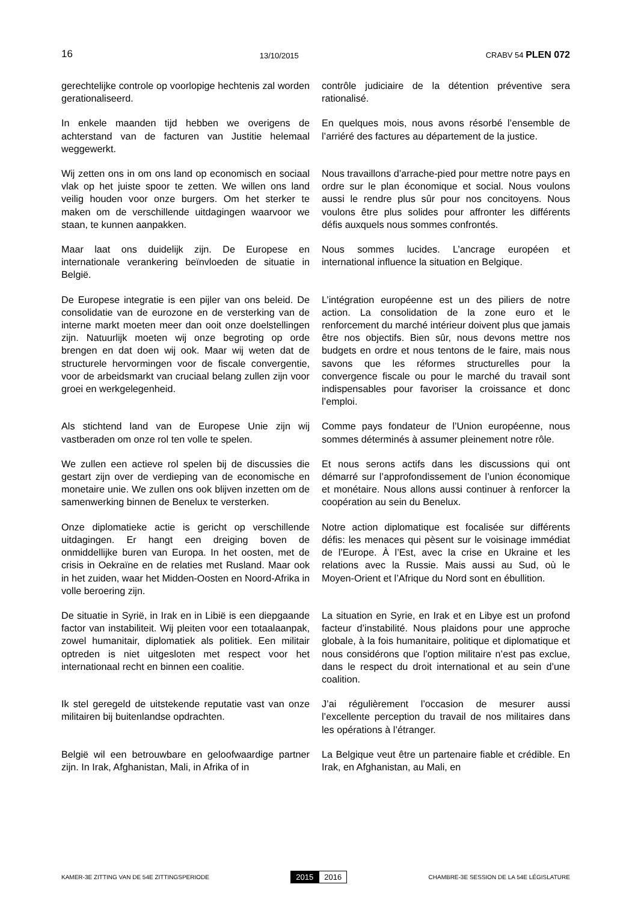16 13/10/2015 CRABV 54 PLEN 072
gerechtelijke controle op voorlopige hechtenis zal worden gerationaliseerd.
contrôle judiciaire de la détention préventive sera rationalisé.
In enkele maanden tijd hebben we overigens de achterstand van de facturen van Justitie helemaal weggewerkt.
En quelques mois, nous avons résorbé l’ensemble de l’arriéré des factures au département de la justice.
Wij zetten ons in om ons land op economisch en sociaal vlak op het juiste spoor te zetten. We willen ons land veilig houden voor onze burgers. Om het sterker te maken om de verschillende uitdagingen waarvoor we staan, te kunnen aanpakken.
Nous travaillons d’arrache-pied pour mettre notre pays en ordre sur le plan économique et social. Nous voulons aussi le rendre plus sûr pour nos concitoyens. Nous voulons être plus solides pour affronter les différents défis auxquels nous sommes confrontés.
Maar laat ons duidelijk zijn. De Europese en internationale verankering beïnvloeden de situatie in België.
Nous sommes lucides. L’ancrage européen et international influence la situation en Belgique.
De Europese integratie is een pijler van ons beleid. De consolidatie van de eurozone en de versterking van de interne markt moeten meer dan ooit onze doelstellingen zijn. Natuurlijk moeten wij onze begroting op orde brengen en dat doen wij ook. Maar wij weten dat de structurele hervormingen voor de fiscale convergentie, voor de arbeidsmarkt van cruciaal belang zullen zijn voor groei en werkgelegenheid.
L’intégration européenne est un des piliers de notre action. La consolidation de la zone euro et le renforcement du marché intérieur doivent plus que jamais être nos objectifs. Bien sûr, nous devons mettre nos budgets en ordre et nous tentons de le faire, mais nous savons que les réformes structurelles pour la convergence fiscale ou pour le marché du travail sont indispensables pour favoriser la croissance et donc l’emploi.
Als stichtend land van de Europese Unie zijn wij vastberaden om onze rol ten volle te spelen.
Comme pays fondateur de l’Union européenne, nous sommes déterminés à assumer pleinement notre rôle.
We zullen een actieve rol spelen bij de discussies die gestart zijn over de verdieping van de economische en monetaire unie. We zullen ons ook blijven inzetten om de samenwerking binnen de Benelux te versterken.
Et nous serons actifs dans les discussions qui ont démarré sur l’approfondissement de l’union économique et monétaire. Nous allons aussi continuer à renforcer la coopération au sein du Benelux.
Onze diplomatieke actie is gericht op verschillende uitdagingen. Er hangt een dreiging boven de onmiddellijke buren van Europa. In het oosten, met de crisis in Oekraïne en de relaties met Rusland. Maar ook in het zuiden, waar het Midden-Oosten en Noord-Afrika in volle beroering zijn.
Notre action diplomatique est focalisée sur différents défis: les menaces qui pèsent sur le voisinage immédiat de l’Europe. À l’Est, avec la crise en Ukraine et les relations avec la Russie. Mais aussi au Sud, où le Moyen-Orient et l’Afrique du Nord sont en ébullition.
De situatie in Syrië, in Irak en in Libië is een diepgaande factor van instabiliteit. Wij pleiten voor een totaalaanpak, zowel humanitair, diplomatiek als politiek. Een militair optreden is niet uitgesloten met respect voor het internationaal recht en binnen een coalitie.
La situation en Syrie, en Irak et en Libye est un profond facteur d’instabilité. Nous plaidons pour une approche globale, à la fois humanitaire, politique et diplomatique et nous considérons que l’option militaire n’est pas exclue, dans le respect du droit international et au sein d’une coalition.
Ik stel geregeld de uitstekende reputatie vast van onze militairen bij buitenlandse opdrachten.
J’ai régulièrement l’occasion de mesurer aussi l’excellente perception du travail de nos militaires dans les opérations à l’étranger.
België wil een betrouwbare en geloofwaardige partner zijn. In Irak, Afghanistan, Mali, in Afrika of in
La Belgique veut être un partenaire fiable et crédible. En Irak, en Afghanistan, au Mali, en
KAMER-3E ZITTING VAN DE 54E ZITTINGSPERIODE 2015 2016 CHAMBRE-3E SESSION DE LA 54E LÉGISLATURE